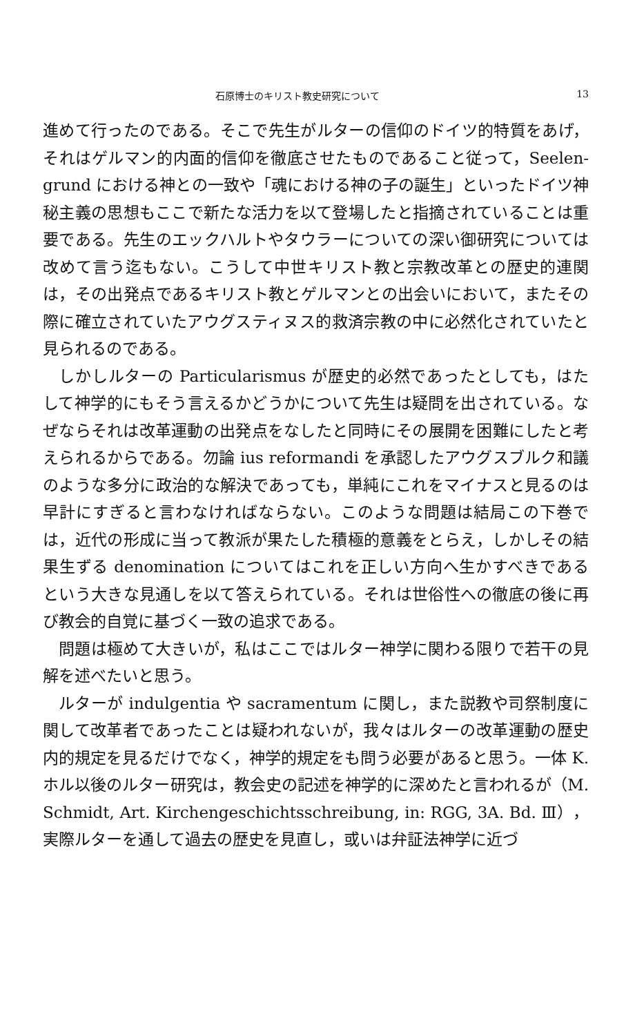石原博士のキリスト教史研究について 13
進めて行ったのである。そこで先生がルターの信仰のドイツ的特質をあげ，それはゲルマン的内面的信仰を徹底させたものであること従って，Seelen-grund における神との一致や「魂における神の子の誕生」といったドイツ神秘主義の思想もここで新たな活力を以て登場したと指摘されていることは重要である。先生のエックハルトやタウラーについての深い御研究については改めて言う迄もない。こうして中世キリスト教と宗教改革との歴史的連関は，その出発点であるキリスト教とゲルマンとの出会いにおいて，またその際に確立されていたアウグスティヌス的救済宗教の中に必然化されていたと見られるのである。
しかしルターの Particularismus が歴史的必然であったとしても，はたして神学的にもそう言えるかどうかについて先生は疑問を出されている。なぜならそれは改革運動の出発点をなしたと同時にその展開を困難にしたと考えられるからである。勿論 ius reformandi を承認したアウグスブルク和議のような多分に政治的な解決であっても，単純にこれをマイナスと見るのは早計にすぎると言わなければならない。このような問題は結局この下巻では，近代の形成に当って教派が果たした積極的意義をとらえ，しかしその結果生ずる denomination についてはこれを正しい方向へ生かすべきであるという大きな見通しを以て答えられている。それは世俗性への徹底の後に再び教会的自覚に基づく一致の追求である。
問題は極めて大きいが，私はここではルター神学に関わる限りで若干の見解を述べたいと思う。
ルターが indulgentia や sacramentum に関し，また説教や司祭制度に関して改革者であったことは疑われないが，我々はルターの改革運動の歴史内的規定を見るだけでなく，神学的規定をも問う必要があると思う。一体 K. ホル以後のルター研究は，教会史の記述を神学的に深めたと言われるが（M. Schmidt, Art. Kirchengeschichtsschreibung, in: RGG, 3A. Bd. Ⅲ），実際ルターを通して過去の歴史を見直し，或いは弁証法神学に近づ